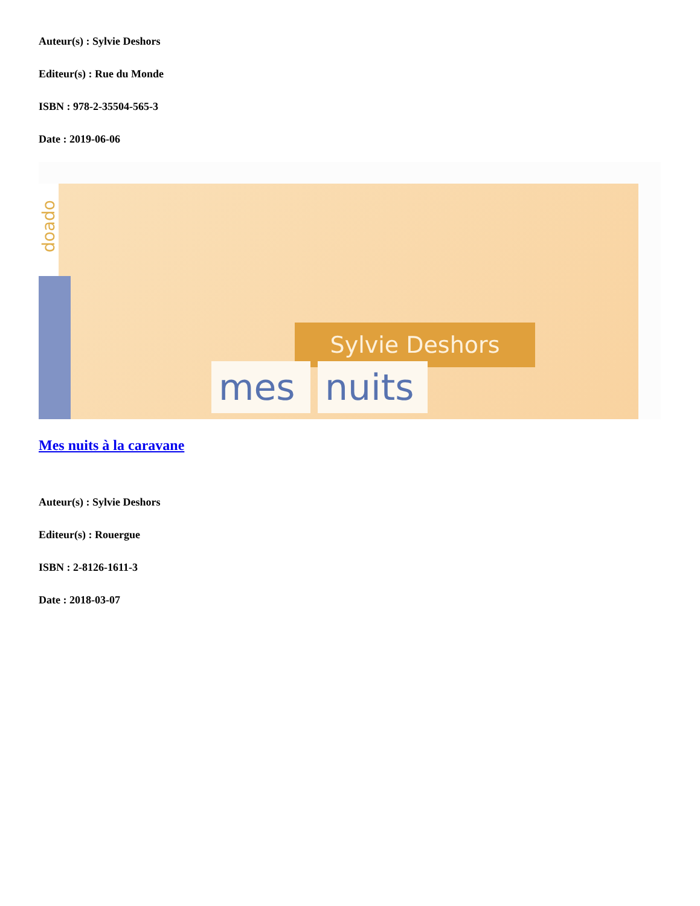Auteur(s) : Sylvie Deshors
Editeur(s) : Rue du Monde
ISBN : 978-2-35504-565-3
Date : 2019-06-06
doado
Sylvie Deshors
mes
nuits
Mes nuits à la caravane
Auteur(s) : Sylvie Deshors
Editeur(s) : Rouergue
ISBN : 2-8126-1611-3
Date : 2018-03-07